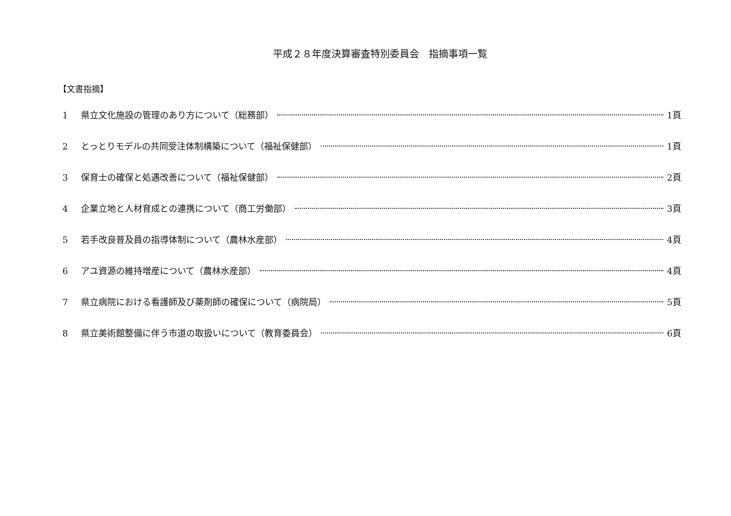平成２８年度決算審査特別委員会　指摘事項一覧
【文書指摘】
1 県立文化施設の管理のあり方について（総務部） 1頁
2 とっとりモデルの共同受注体制構築について（福祉保健部） 1頁
3 保育士の確保と処遇改善について（福祉保健部） 2頁
4 企業立地と人材育成との連携について（商工労働部） 3頁
5 若手改良普及員の指導体制について（農林水産部） 4頁
6 アユ資源の維持増産について（農林水産部） 4頁
7 県立病院における看護師及び薬剤師の確保について（病院局） 5頁
8 県立美術館整備に伴う市道の取扱いについて（教育委員会） 6頁